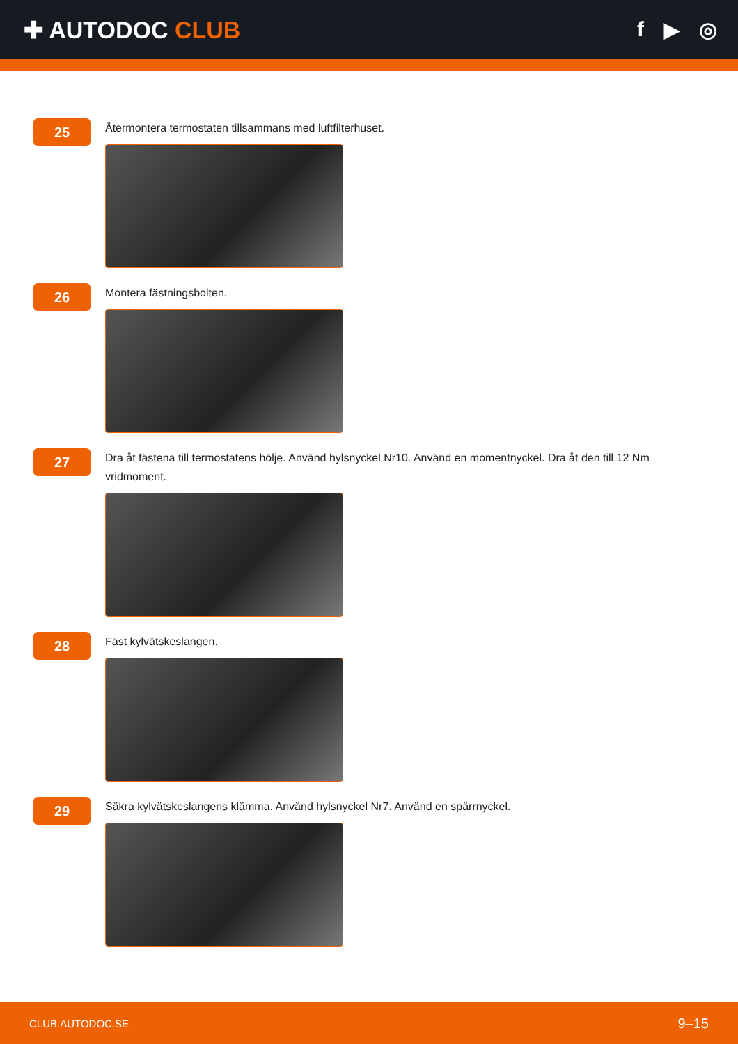✚ AUTODOC CLUB f ▶ ◎
25
Återmontera termostaten tillsammans med luftfilterhuset.
26
Montera fästningsbolten.
27
Dra åt fästena till termostatens hölje. Använd hylsnyckel Nr10. Använd en momentnyckel. Dra åt den till 12 Nm vridmoment.
28
Fäst kylvätskeslangen.
29
Säkra kylvätskeslangens klämma. Använd hylsnyckel Nr7. Använd en spärrnyckel.
CLUB.AUTODOC.SE 9–15